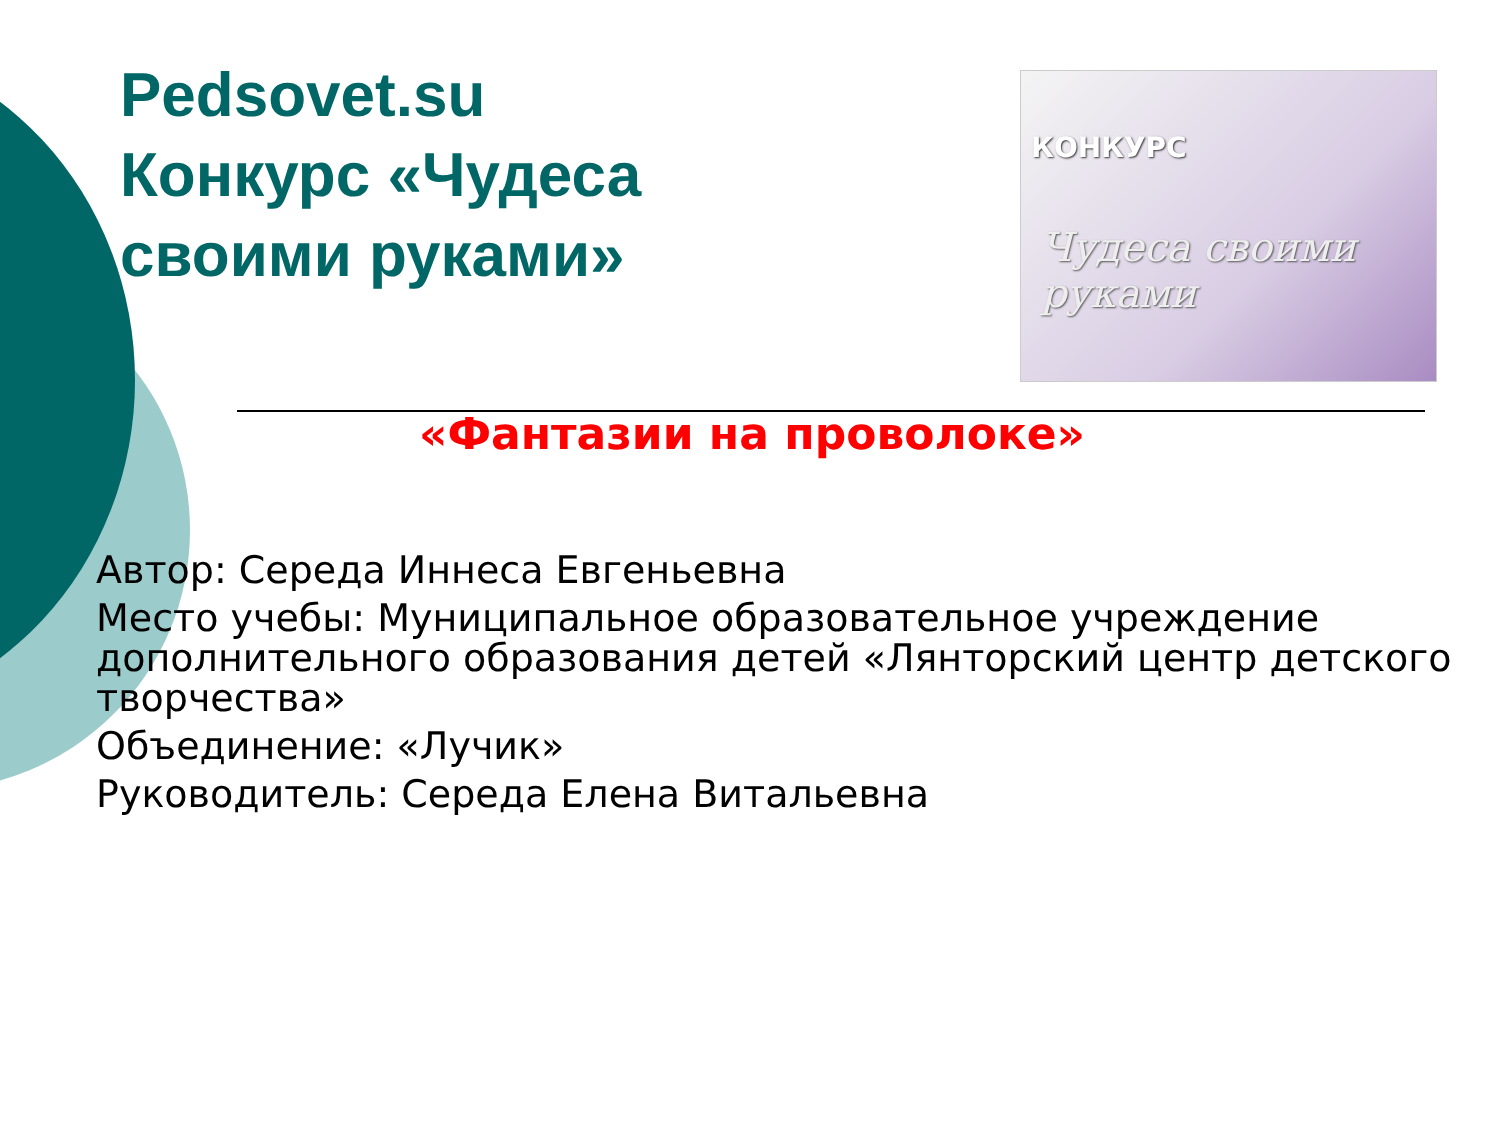Pedsovet.su
Конкурс «Чудеса
своими руками»
КОНКУРС
Чудеса своими руками
«Фантазии на проволоке»
Автор: Середа Иннеса Евгеньевна
Место учебы: Муниципальное образовательное учреждение дополнительного образования детей «Лянторский центр детского творчества»
Объединение: «Лучик»
Руководитель: Середа Елена Витальевна